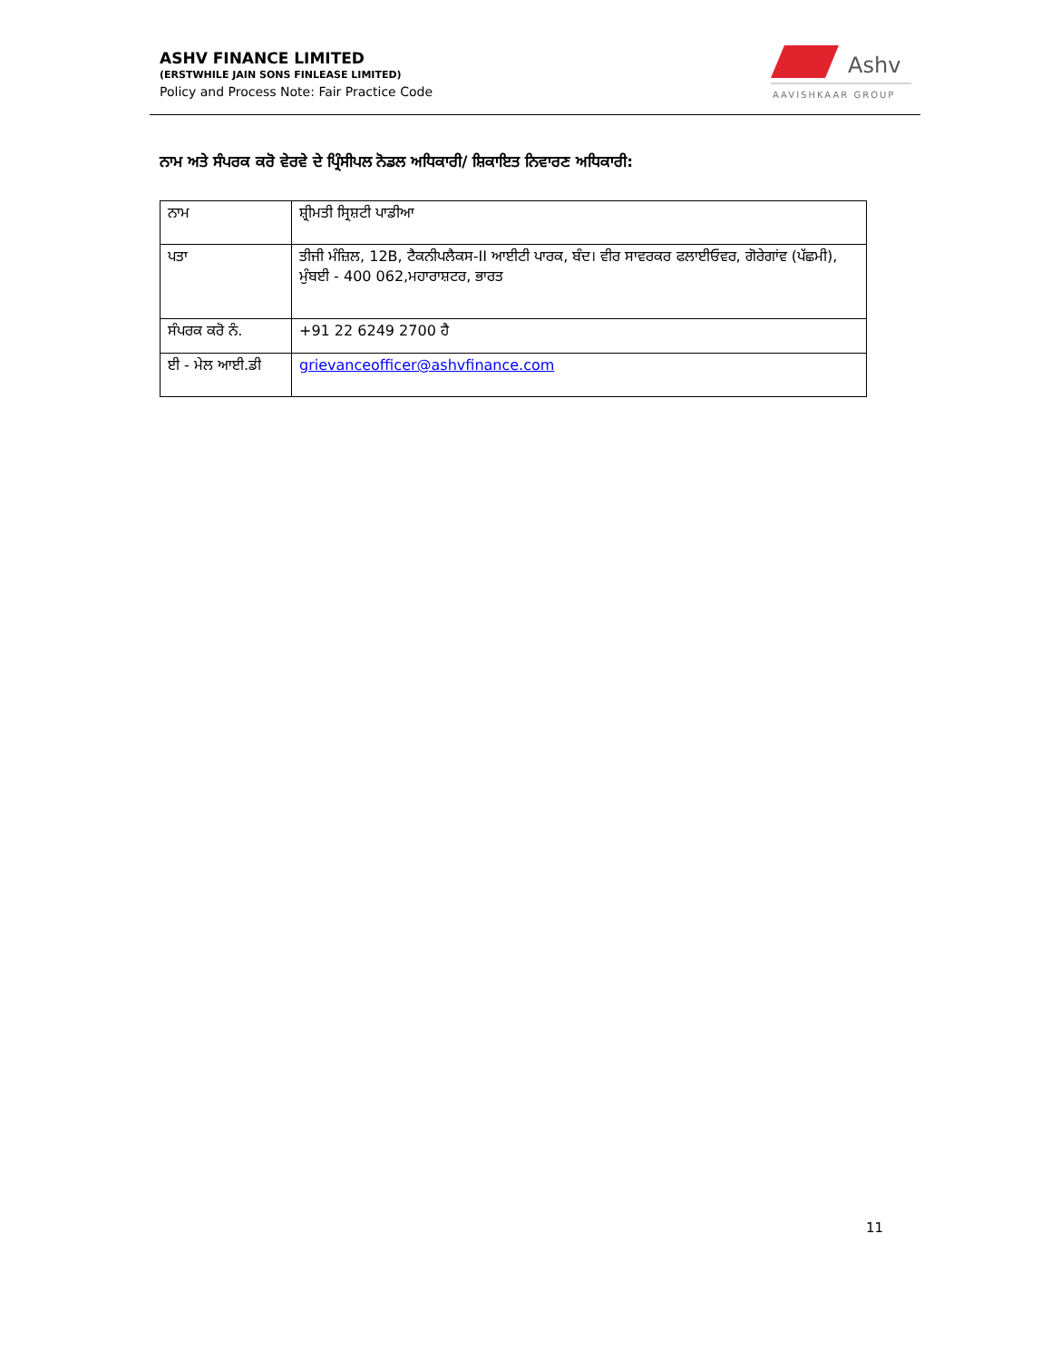ASHV FINANCE LIMITED
(ERSTWHILE JAIN SONS FINLEASE LIMITED)
Policy and Process Note: Fair Practice Code
Ashv
AAVISHKAAR GROUP
ਨਾਮ ਅਤੇ ਸੰਪਰਕ ਕਰੋ ਵੇਰਵੇ ਦੇ ਪ੍ਰਿੰਸੀਪਲ ਨੋਡਲ ਅਧਿਕਾਰੀ/ ਸ਼ਿਕਾਇਤ ਨਿਵਾਰਣ ਅਧਿਕਾਰੀ:
| ਨਾਮ | ਸ਼੍ਰੀਮਤੀ ਸ੍ਰਿਸ਼ਟੀ ਪਾਡੀਆ |
| ਪਤਾ | ਤੀਜੀ ਮੰਜ਼ਿਲ, 12B, ਟੈਕਨੀਪਲੈਕਸ-II ਆਈਟੀ ਪਾਰਕ, ਬੰਦ। ਵੀਰ ਸਾਵਰਕਰ ਫਲਾਈਓਵਰ, ਗੋਰੇਗਾਂਵ (ਪੱਛਮੀ), ਮੁੰਬਈ - 400 062,ਮਹਾਰਾਸ਼ਟਰ, ਭਾਰਤ |
| ਸੰਪਰਕ ਕਰੋ ਨੰ. | +91 22 6249 2700 ਹੈ |
| ਈ - ਮੇਲ ਆਈ.ਡੀ | grievanceofficer@ashvfinance.com |
11